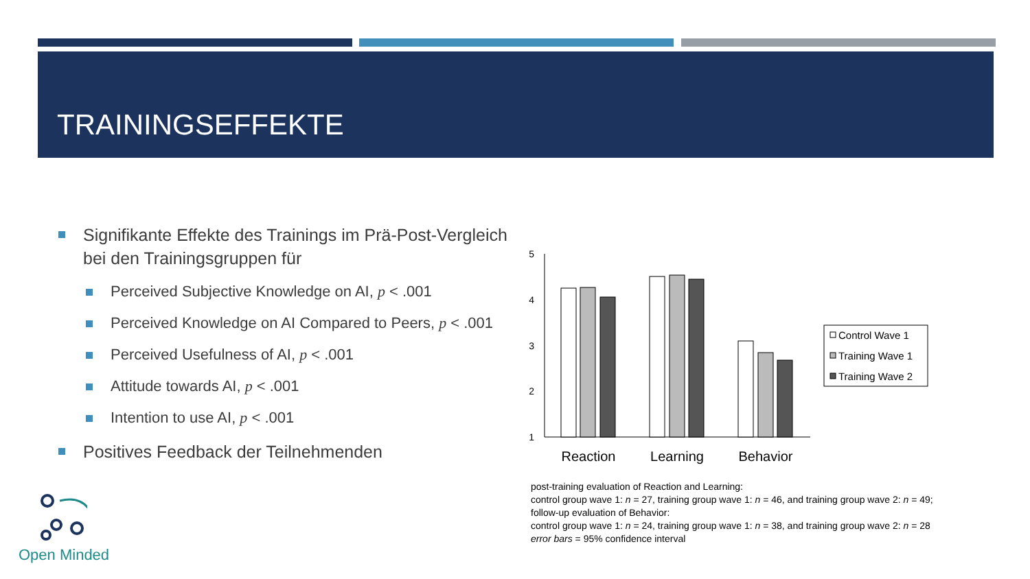TRAININGSEFFEKTE
Signifikante Effekte des Trainings im Prä-Post-Vergleich bei den Trainingsgruppen für
Perceived Subjective Knowledge on AI, p < .001
Perceived Knowledge on AI Compared to Peers, p < .001
Perceived Usefulness of AI, p < .001
Attitude towards AI, p < .001
Intention to use AI, p < .001
Positives Feedback der Teilnehmenden
5
4
3
2
1
Reaction
Learning
Behavior
Control Wave 1
Training Wave 1
Training Wave 2
post-training evaluation of Reaction and Learning:
control group wave 1: n = 27, training group wave 1: n = 46, and training group wave 2: n = 49;
follow-up evaluation of Behavior:
control group wave 1: n = 24, training group wave 1: n = 38, and training group wave 2: n = 28
error bars = 95% confidence interval
Open Minded